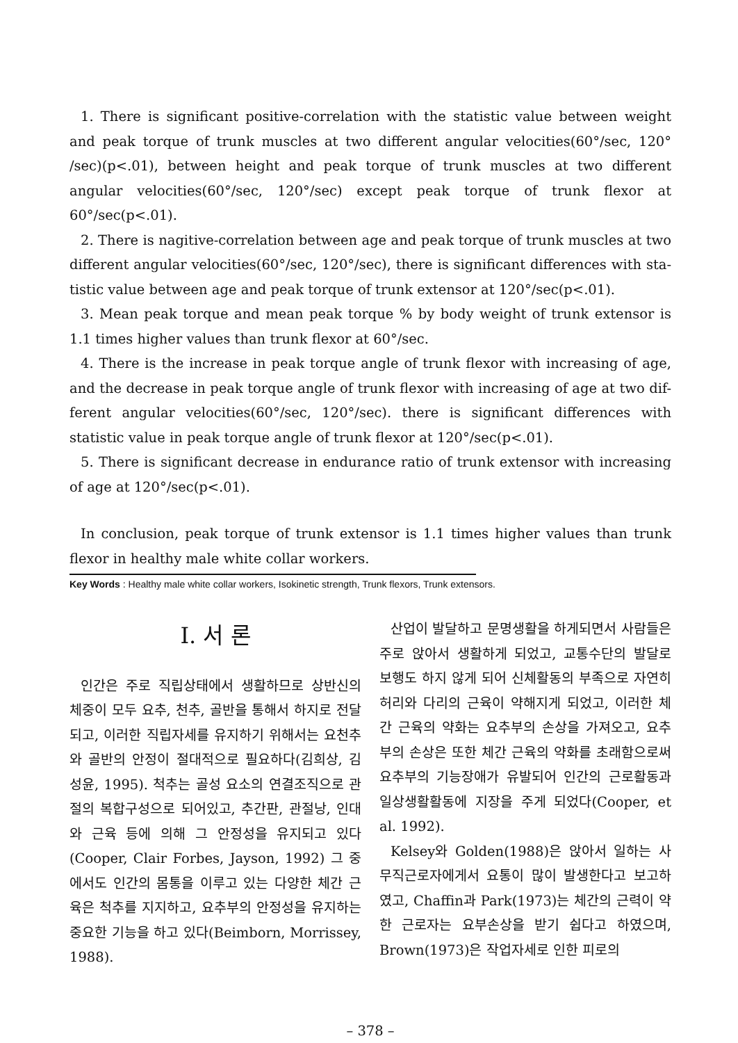1. There is significant positive-correlation with the statistic value between weight and peak torque of trunk muscles at two different angular velocities(60°/sec, 120° /sec)(p<.01), between height and peak torque of trunk muscles at two different angular velocities(60°/sec, 120°/sec) except peak torque of trunk flexor at 60°/sec(p<.01).
2. There is nagitive-correlation between age and peak torque of trunk muscles at two different angular velocities(60°/sec, 120°/sec), there is significant differences with sta- tistic value between age and peak torque of trunk extensor at 120°/sec(p<.01).
3. Mean peak torque and mean peak torque % by body weight of trunk extensor is 1.1 times higher values than trunk flexor at 60°/sec.
4. There is the increase in peak torque angle of trunk flexor with increasing of age, and the decrease in peak torque angle of trunk flexor with increasing of age at two dif- ferent angular velocities(60°/sec, 120°/sec). there is significant differences with statistic value in peak torque angle of trunk flexor at 120°/sec(p<.01).
5. There is significant decrease in endurance ratio of trunk extensor with increasing of age at 120°/sec(p<.01).
In conclusion, peak torque of trunk extensor is 1.1 times higher values than trunk flexor in healthy male white collar workers.
Key Words : Healthy male white collar workers, Isokinetic strength, Trunk flexors, Trunk extensors.
Ⅰ. 서 론
인간은 주로 직립상태에서 생활하므로 상반신의 체중이 모두 요추, 천추, 골반을 통해서 하지로 전달되고, 이러한 직립자세를 유지하기 위해서는 요천추와 골반의 안정이 절대적으로 필요하다(김희상, 김성윤, 1995). 척추는 골성 요소의 연결조직으로 관절의 복합구성으로 되어있고, 추간판, 관절낭, 인대와 근육 등에 의해 그 안정성을 유지되고 있다(Cooper, Clair Forbes, Jayson, 1992) 그 중에서도 인간의 몸통을 이루고 있는 다양한 체간 근육은 척추를 지지하고, 요추부의 안정성을 유지하는 중요한 기능을 하고 있다(Beimborn, Morrissey, 1988).
산업이 발달하고 문명생활을 하게되면서 사람들은 주로 앉아서 생활하게 되었고, 교통수단의 발달로 보행도 하지 않게 되어 신체활동의 부족으로 자연히 허리와 다리의 근육이 약해지게 되었고, 이러한 체간 근육의 약화는 요추부의 손상을 가져오고, 요추부의 손상은 또한 체간 근육의 약화를 초래함으로써 요추부의 기능장애가 유발되어 인간의 근로활동과 일상생활활동에 지장을 주게 되었다(Cooper, et al. 1992).
Kelsey와 Golden(1988)은 앉아서 일하는 사무직근로자에게서 요통이 많이 발생한다고 보고하였고, Chaffin과 Park(1973)는 체간의 근력이 약한 근로자는 요부손상을 받기 쉽다고 하였으며, Brown(1973)은 작업자세로 인한 피로의
– 378 –